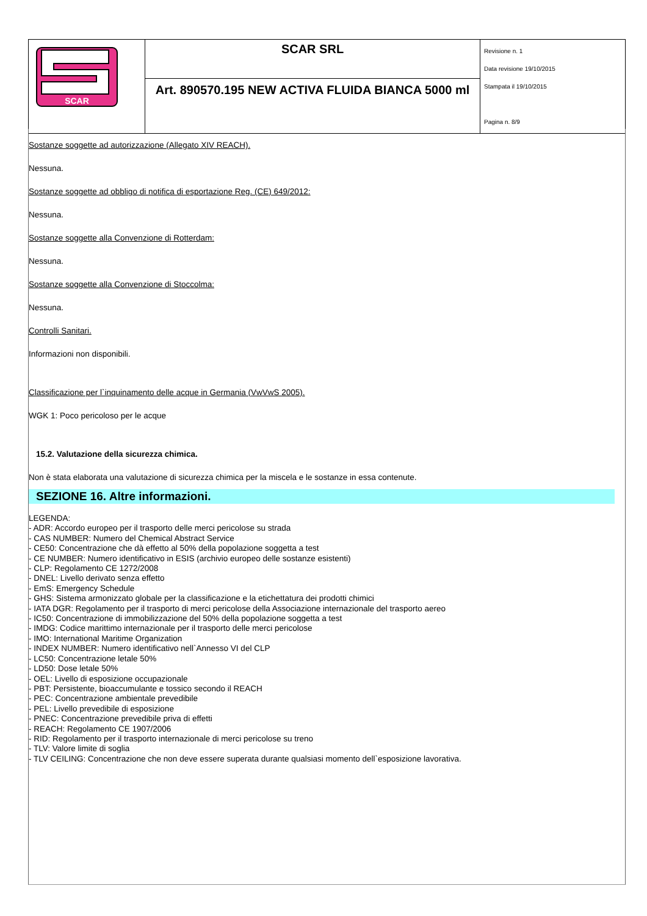| SCAR | SCAR SRL | Revisione n. 1 Data revisione 19/10/2015 Stampata il 19/10/2015 Pagina n. 8/9 |
| | Art. 890570.195 NEW ACTIVA FLUIDA BIANCA 5000 ml | |
Sostanze soggette ad autorizzazione (Allegato XIV REACH).
Nessuna.
Sostanze soggette ad obbligo di notifica di esportazione Reg. (CE) 649/2012:
Nessuna.
Sostanze soggette alla Convenzione di Rotterdam:
Nessuna.
Sostanze soggette alla Convenzione di Stoccolma:
Nessuna.
Controlli Sanitari.
Informazioni non disponibili.
Classificazione per l`inquinamento delle acque in Germania (VwVwS 2005).
WGK 1: Poco pericoloso per le acque
15.2. Valutazione della sicurezza chimica.
Non è stata elaborata una valutazione di sicurezza chimica per la miscela e le sostanze in essa contenute.
SEZIONE 16. Altre informazioni.
LEGENDA:
- ADR: Accordo europeo per il trasporto delle merci pericolose su strada
- CAS NUMBER: Numero del Chemical Abstract Service
- CE50: Concentrazione che dà effetto al 50% della popolazione soggetta a test
- CE NUMBER: Numero identificativo in ESIS (archivio europeo delle sostanze esistenti)
- CLP: Regolamento CE 1272/2008
- DNEL: Livello derivato senza effetto
- EmS: Emergency Schedule
- GHS: Sistema armonizzato globale per la classificazione e la etichettatura dei prodotti chimici
- IATA DGR: Regolamento per il trasporto di merci pericolose della Associazione internazionale del trasporto aereo
- IC50: Concentrazione di immobilizzazione del 50% della popolazione soggetta a test
- IMDG: Codice marittimo internazionale per il trasporto delle merci pericolose
- IMO: International Maritime Organization
- INDEX NUMBER: Numero identificativo nell`Annesso VI del CLP
- LC50: Concentrazione letale 50%
- LD50: Dose letale 50%
- OEL: Livello di esposizione occupazionale
- PBT: Persistente, bioaccumulante e tossico secondo il REACH
- PEC: Concentrazione ambientale prevedibile
- PEL: Livello prevedibile di esposizione
- PNEC: Concentrazione prevedibile priva di effetti
- REACH: Regolamento CE 1907/2006
- RID: Regolamento per il trasporto internazionale di merci pericolose su treno
- TLV: Valore limite di soglia
- TLV CEILING: Concentrazione che non deve essere superata durante qualsiasi momento dell`esposizione lavorativa.